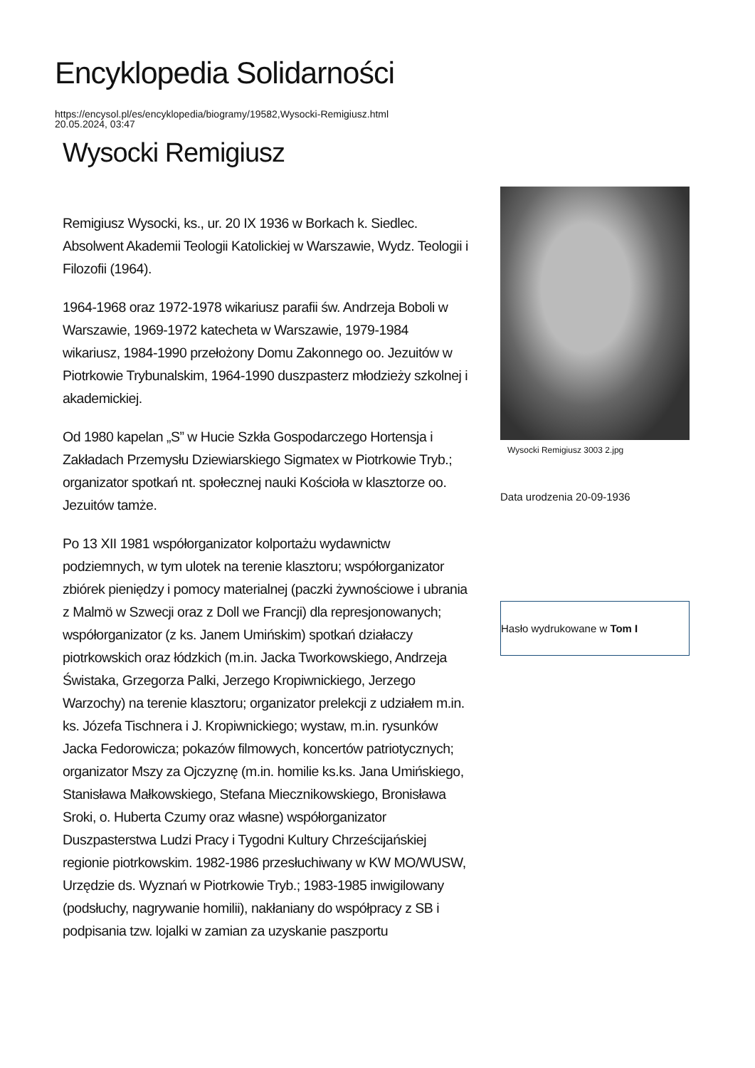Encyklopedia Solidarności
https://encysol.pl/es/encyklopedia/biogramy/19582,Wysocki-Remigiusz.html
20.05.2024, 03:47
Wysocki Remigiusz
Remigiusz Wysocki, ks., ur. 20 IX 1936 w Borkach k. Siedlec. Absolwent Akademii Teologii Katolickiej w Warszawie, Wydz. Teologii i Filozofii (1964).
1964-1968 oraz 1972-1978 wikariusz parafii św. Andrzeja Boboli w Warszawie, 1969-1972 katecheta w Warszawie, 1979-1984 wikariusz, 1984-1990 przełożony Domu Zakonnego oo. Jezuitów w Piotrkowie Trybunalskim, 1964-1990 duszpasterz młodzieży szkolnej i akademickiej.
Od 1980 kapelan „S” w Hucie Szkła Gospodarczego Hortensja i Zakładach Przemysłu Dziewiarskiego Sigmatex w Piotrkowie Tryb.; organizator spotkań nt. społecznej nauki Kościoła w klasztorze oo. Jezuitów tamże.
Po 13 XII 1981 współorganizator kolportażu wydawnictw podziemnych, w tym ulotek na terenie klasztoru; współorganizator zbiórek pieniędzy i pomocy materialnej (paczki żywnościowe i ubrania z Malmö w Szwecji oraz z Doll we Francji) dla represjonowanych; współorganizator (z ks. Janem Umińskim) spotkań działaczy piotrkowskich oraz łódzkich (m.in. Jacka Tworkowskiego, Andrzeja Świstaka, Grzegorza Palki, Jerzego Kropiwnickiego, Jerzego Warzochy) na terenie klasztoru; organizator prelekcji z udziałem m.in. ks. Józefa Tischnera i J. Kropiwnickiego; wystaw, m.in. rysunków Jacka Fedorowicza; pokazów filmowych, koncertów patriotycznych; organizator Mszy za Ojczyznę (m.in. homilie ks.ks. Jana Umińskiego, Stanisława Małkowskiego, Stefana Miecznikowskiego, Bronisława Sroki, o. Huberta Czumy oraz własne) współorganizator Duszpasterstwa Ludzi Pracy i Tygodni Kultury Chrześcijańskiej regionie piotrkowskim. 1982-1986 przesłuchiwany w KW MO/WUSW, Urzędzie ds. Wyznań w Piotrkowie Tryb.; 1983-1985 inwigilowany (podsłuchy, nagrywanie homilii), nakłaniany do współpracy z SB i podpisania tzw. lojalki w zamian za uzyskanie paszportu
Wysocki Remigiusz 3003 2.jpg
Data urodzenia 20-09-1936
Hasło wydrukowane w Tom I